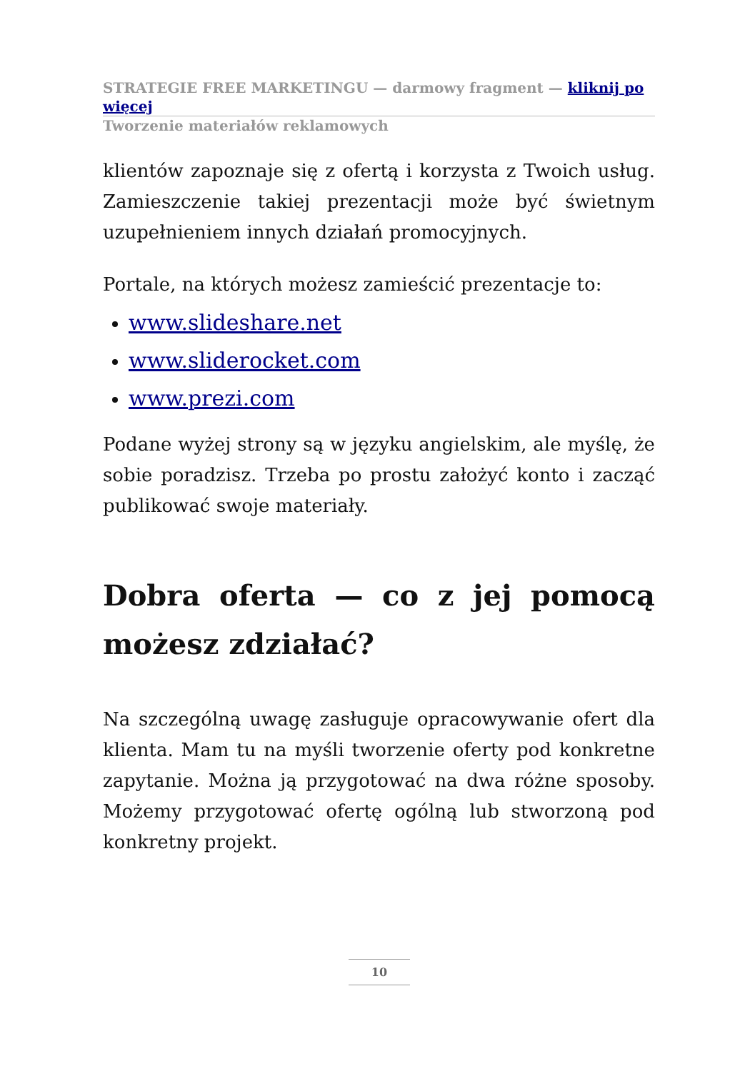STRATEGIE FREE MARKETINGU — darmowy fragment — kliknij po więcej
Tworzenie materiałów reklamowych
klientów zapoznaje się z ofertą i korzysta z Twoich usług. Zamieszczenie takiej prezentacji może być świetnym uzupełnieniem innych działań promocyjnych.
Portale, na których możesz zamieścić prezentacje to:
www.slideshare.net
www.sliderocket.com
www.prezi.com
Podane wyżej strony są w języku angielskim, ale myślę, że sobie poradzisz. Trzeba po prostu założyć konto i zacząć publikować swoje materiały.
Dobra oferta — co z jej pomocą możesz zdziałać?
Na szczególną uwagę zasługuje opracowywanie ofert dla klienta. Mam tu na myśli tworzenie oferty pod konkretne zapytanie. Można ją przygotować na dwa różne sposoby. Możemy przygotować ofertę ogólną lub stworzoną pod konkretny projekt.
10